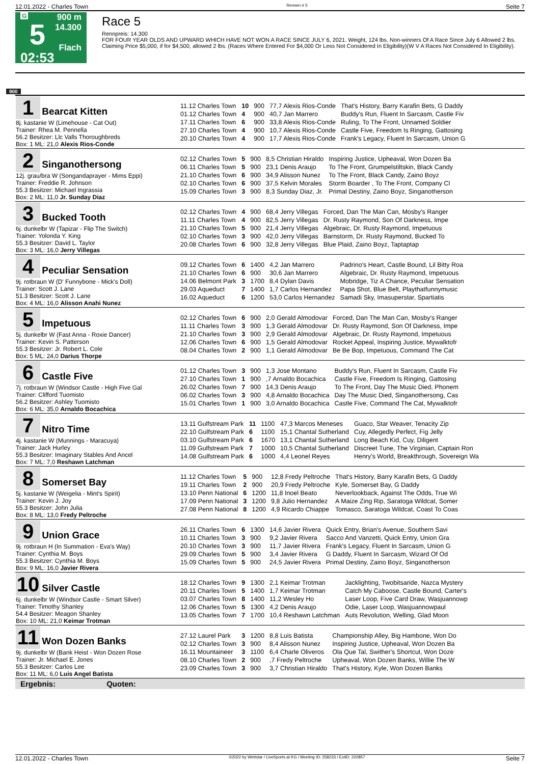12.01.2022 - Charles Town Rennen # 5 Seite 7
G
5
02:53
900 m
14.300
Flach
Race 5
Rennpreis: 14.300
FOR FOUR YEAR OLDS AND UPWARD WHICH HAVE NOT WON A RACE SINCE JULY 6, 2021. Weight, 124 lbs. Non-winners Of A Race Since July 6 Allowed 2 lbs. Claiming Price $5,000, if for $4,500, allowed 2 lbs. (Races Where Entered For $4,000 Or Less Not Considered In Eligibility)(W V A Races Not Considered In Eligibility).
900
| 1 Bearcat Kitten 8j. kastanie W (Limehouse - Cat Out) Trainer: Rhea M. Pennella 56.2 Besitzer: Llc Valls Thoroughbreds Box: 1 ML: 21,0 Alexis Rios-Conde | / 11.12 Charles Town / 10 / 900 / 77,7 Alexis Rios-Conde / That's History, Barry Karafin Bets, G Daddy / / 01.12 Charles Town / 4 / 900 / 40,7 Jan Marrero / Buddy's Run, Fluent In Sarcasm, Castle Fiv / / 17.11 Charles Town / 6 / 900 / 33,8 Alexis Rios-Conde / Ruling, To The Front, Unnamed Soldier / / 27.10 Charles Town / 4 / 900 / 10,7 Alexis Rios-Conde / Castle Five, Freedom Is Ringing, Gattosing / / 20.10 Charles Town / 4 / 900 / 17,7 Alexis Rios-Conde / Frank's Legacy, Fluent In Sarcasm, Union G / |
| 2 Singanothersong 12j. grau/bra W (Songandaprayer - Mims Eppi) Trainer: Freddie R. Johnson 55.3 Besitzer: Michael Ingrassia Box: 2 ML: 11,0 Jr. Sunday Diaz | / 02.12 Charles Town / 5 / 900 / 8,5 Christian Hiraldo / Inspiring Justice, Upheaval, Won Dozen Ba / / 06.11 Charles Town / 5 / 900 / 23,1 Denis Araujo / To The Front, Grumpelstiltskin, Black Candy / / 21.10 Charles Town / 6 / 900 / 34,9 Alisson Nunez / To The Front, Black Candy, Zaino Boyz / / 02.10 Charles Town / 6 / 900 / 37,5 Kelvin Morales / Storm Boarder , To The Front, Company Cl / / 15.09 Charles Town / 3 / 900 / 8,3 Sunday Diaz, Jr. / Primal Destiny, Zaino Boyz, Singanotherson / |
| 3 Bucked Tooth 6j. dunkelbr W (Tapizar - Flip The Switch) Trainer: Yolonda Y. King 55.3 Besitzer: David L. Taylor Box: 3 ML: 16,0 Jerry Villegas | / 02.12 Charles Town / 4 / 900 / 68,4 Jerry Villegas / Forced, Dan The Man Can, Mosby's Ranger / / 11.11 Charles Town / 4 / 900 / 82,5 Jerry Villegas / Dr. Rusty Raymond, Son Of Darkness, Impe / / 21.10 Charles Town / 5 / 900 / 21,4 Jerry Villegas / Algebraic, Dr. Rusty Raymond, Impetuous / / 02.10 Charles Town / 3 / 900 / 42,0 Jerry Villegas / Barnstorm, Dr. Rusty Raymond, Bucked To / / 20.08 Charles Town / 6 / 900 / 32,8 Jerry Villegas / Blue Plaid, Zaino Boyz, Taptaptap / |
| 4 Peculiar Sensation 9j. rotbraun W (D' Funnybone - Mick's Doll) Trainer: Scott J. Lane 51.3 Besitzer: Scott J. Lane Box: 4 ML: 16,0 Alisson Anahi Nunez | / 09.12 Charles Town / 6 / 1400 / 4,2 Jan Marrero / Padrino's Heart, Castle Bound, Lil Bitty Roa / / 21.10 Charles Town / 6 / 900 / 30,6 Jan Marrero / Algebraic, Dr. Rusty Raymond, Impetuous / / 14.06 Belmont Park / 3 / 1700 / 8,4 Dylan Davis / Mobridge, Tiz A Chance, Peculiar Sensation / / 29.03 Aqueduct / 7 / 1400 / 1,7 Carlos Hernandez / Papa Shot, Blue Belt, Playthatfunnymusic / / 16.02 Aqueduct / 6 / 1200 / 53,0 Carlos Hernandez / Samadi Sky, Imasuperstar, Spartiatis / |
| 5 Impetuous 5j. dunkelbr W (Fast Anna - Roxie Dancer) Trainer: Kevin S. Patterson 55.3 Besitzer: Jr. Robert L. Cole Box: 5 ML: 24,0 Darius Thorpe | / 02.12 Charles Town / 6 / 900 / 2,0 Gerald Almodovar / Forced, Dan The Man Can, Mosby's Ranger / / 11.11 Charles Town / 3 / 900 / 1,3 Gerald Almodovar / Dr. Rusty Raymond, Son Of Darkness, Impe / / 21.10 Charles Town / 3 / 900 / 2,9 Gerald Almodovar / Algebraic, Dr. Rusty Raymond, Impetuous / / 12.06 Charles Town / 6 / 900 / 1,5 Gerald Almodovar / Rocket Appeal, Inspiring Justice, Mywalktofr / / 08.04 Charles Town / 2 / 900 / 1,1 Gerald Almodovar / Be Be Bop, Impetuous, Command The Cat / |
| 6 Castle Five 7j. rotbraun W (Windsor Castle - High Five Gal Trainer: Clifford Tuomisto 56.2 Besitzer: Ashley Tuomisto Box: 6 ML: 35,0 Arnaldo Bocachica | / 01.12 Charles Town / 3 / 900 / 1,3 Jose Montano / Buddy's Run, Fluent In Sarcasm, Castle Fiv / / 27.10 Charles Town / 1 / 900 / ,7 Arnaldo Bocachica / Castle Five, Freedom Is Ringing, Gattosing / / 26.02 Charles Town / 7 / 900 / 14,3 Denis Araujo / To The Front, Day The Music Died, Phonem / / 06.02 Charles Town / 3 / 900 / 4,8 Arnaldo Bocachica / Day The Music Died, Singanothersong, Cas / / 15.01 Charles Town / 1 / 900 / 3,0 Arnaldo Bocachica / Castle Five, Command The Cat, Mywalktofr / |
| 7 Nitro Time 4j. kastanie W (Munnings - Maracuya) Trainer: Jack Hurley 55.3 Besitzer: Imaginary Stables And Ancel Box: 7 ML: 7,0 Reshawn Latchman | / 13.11 Gulfstream Park / 11 / 1100 / 47,3 Marcos Meneses / Guaco, Star Weaver, Tenacity Zip / / 22.10 Gulfstream Park / 6 / 1100 / 15,1 Chantal Sutherland / Cuy, Allegedly Perfect, Fig Jelly / / 03.10 Gulfstream Park / 6 / 1670 / 13,1 Chantal Sutherland / Long Beach Kid, Cuy, Diligent / / 11.09 Gulfstream Park / 7 / 1000 / 10,5 Chantal Sutherland / Discreet Tune, The Virginian, Captain Ron / / 14.08 Gulfstream Park / 6 / 1000 / 4,4 Leonel Reyes / Henry's World, Breakthrough, Sovereign Wa / |
| 8 Somerset Bay 5j. kastanie W (Weigelia - Mint's Spirit) Trainer: Kevin J. Joy 55.3 Besitzer: John Julia Box: 8 ML: 13,0 Fredy Peltroche | / 11.12 Charles Town / 5 / 900 / 12,8 Fredy Peltroche / That's History, Barry Karafin Bets, G Daddy / / 19.11 Charles Town / 2 / 900 / 20,9 Fredy Peltroche / Kyle, Somerset Bay, G Daddy / / 13.10 Penn National / 6 / 1200 / 11,8 Inoel Beato / Neverlookback, Against The Odds, True Wi / / 17.09 Penn National / 3 / 1200 / 9,8 Julio Hernandez / A Maize Zing Rip, Saratoga Wildcat, Somer / / 27.08 Penn National / 8 / 1200 / 4,9 Ricardo Chiappe / Tomasco, Saratoga Wildcat, Coast To Coas / |
| 9 Union Grace 9j. rotbraun H (In Summation - Eva's Way) Trainer: Cynthia M. Boys 55.3 Besitzer: Cynthia M. Boys Box: 9 ML: 16,0 Javier Rivera | / 26.11 Charles Town / 6 / 1300 / 14,6 Javier Rivera / Quick Entry, Brian's Avenue, Southern Savi / / 10.11 Charles Town / 3 / 900 / 9,2 Javier Rivera / Sacco And Vanzetti, Quick Entry, Union Gra / / 20.10 Charles Town / 3 / 900 / 11,7 Javier Rivera / Frank's Legacy, Fluent In Sarcasm, Union G / / 29.09 Charles Town / 5 / 900 / 3,4 Javier Rivera / G Daddy, Fluent In Sarcasm, Wizard Of Od / / 15.09 Charles Town / 5 / 900 / 24,5 Javier Rivera / Primal Destiny, Zaino Boyz, Singanotherson / |
| 10 Silver Castle 6j. dunkelbr W (Windsor Castle - Smart Silver) Trainer: Timothy Shanley 54.4 Besitzer: Meagon Shanley Box: 10 ML: 21,0 Keimar Trotman | / 18.12 Charles Town / 9 / 1300 / 2,1 Keimar Trotman / Jacklighting, Twobitsaride, Nazca Mystery / / 20.11 Charles Town / 5 / 1400 / 1,7 Keimar Trotman / Catch My Caboose, Castle Bound, Carter's / / 03.07 Charles Town / 8 / 1400 / 11,2 Wesley Ho / Laser Loop, Five Card Draw, Wasjuannowp / / 12.06 Charles Town / 5 / 1300 / 4,2 Denis Araujo / Odie, Laser Loop, Wasjuannowpaul / / 13.05 Charles Town / 7 / 1700 / 10,4 Reshawn Latchman / Auts Revolution, Welling, Glad Moon / |
| 11 Won Dozen Banks 9j. dunkelbr W (Bank Heist - Won Dozen Rose Trainer: Jr. Michael E. Jones 55.3 Besitzer: Carlos Lee Box: 11 ML: 6,0 Luis Angel Batista | / 27.12 Laurel Park / 3 / 1200 / 8,8 Luis Batista / Championship Alley, Big Hambone, Won Do / / 02.12 Charles Town / 3 / 900 / 8,4 Alisson Nunez / Inspiring Justice, Upheaval, Won Dozen Ba / / 16.11 Mountaineer / 3 / 1100 / 6,4 Charle Oliveros / Ola Que Tal, Swither's Shortcut, Won Doze / / 08.10 Charles Town / 2 / 900 / ,7 Fredy Peltroche / Upheaval, Won Dozen Banks, Willie The W / / 23.09 Charles Town / 3 / 900 / 3,7 Christian Hiraldo / That's History, Kyle, Won Dozen Banks / |
Ergebnis: Quoten:
12.01.2022 - Charles Town ©2022 by Wettstar / LiveSports.at KG / Meeting ID: 258233 / ExtID: 220857 Seite 7